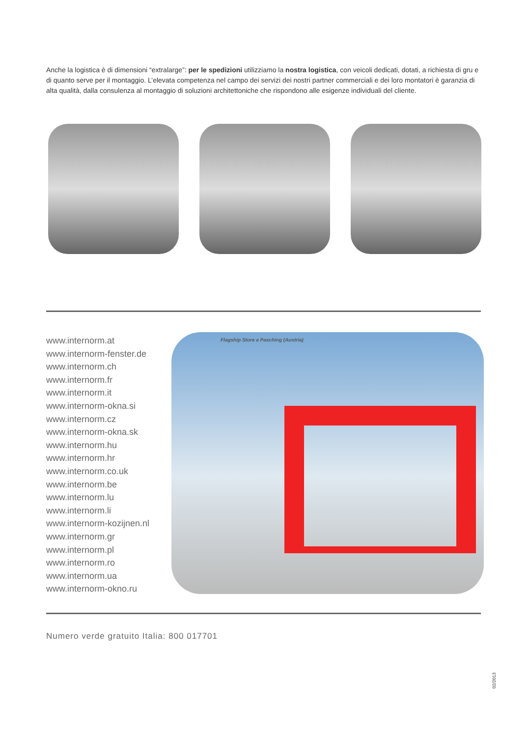Anche la logistica è di dimensioni “extralarge”: per le spedizioni utilizziamo la nostra logistica, con veicoli dedicati, dotati, a richiesta di gru e di quanto serve per il montaggio. L’elevata competenza nel campo dei servizi dei nostri partner commerciali e dei loro montatori è garanzia di alta qualità, dalla consulenza al montaggio di soluzioni architettoniche che rispondono alle esigenze individuali del cliente.
www.internorm.at
www.internorm-fenster.de
www.internorm.ch
www.internorm.fr
www.internorm.it
www.internorm-okna.si
www.internorm.cz
www.internorm-okna.sk
www.internorm.hu
www.internorm.hr
www.internorm.co.uk
www.internorm.be
www.internorm.lu
www.internorm.li
www.internorm-kozijnen.nl
www.internorm.gr
www.internorm.pl
www.internorm.ro
www.internorm.ua
www.internorm-okno.ru
Flagship Store a Pasching (Austria)
Numero verde gratuito Italia: 800 017701
02/2013